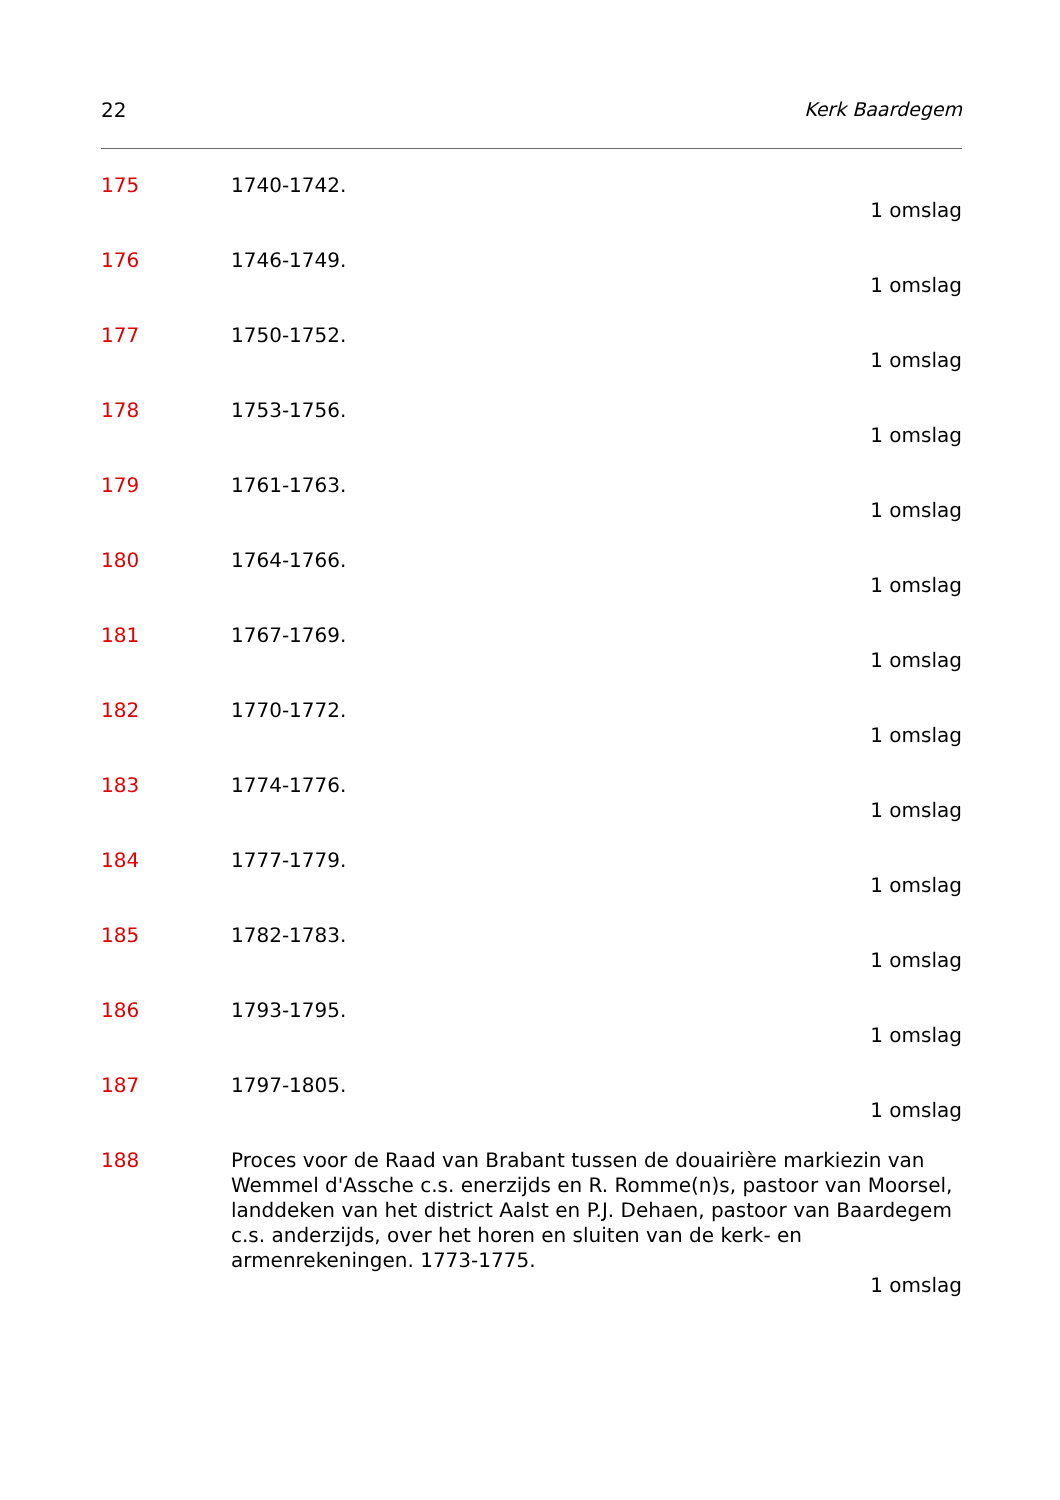22 Kerk Baardegem
175 1740-1742.
1 omslag
176 1746-1749.
1 omslag
177 1750-1752.
1 omslag
178 1753-1756.
1 omslag
179 1761-1763.
1 omslag
180 1764-1766.
1 omslag
181 1767-1769.
1 omslag
182 1770-1772.
1 omslag
183 1774-1776.
1 omslag
184 1777-1779.
1 omslag
185 1782-1783.
1 omslag
186 1793-1795.
1 omslag
187 1797-1805.
1 omslag
188 Proces voor de Raad van Brabant tussen de douairière markiezin van Wemmel d'Assche c.s. enerzijds en R. Romme(n)s, pastoor van Moorsel, landdeken van het district Aalst en P.J. Dehaen, pastoor van Baardegem c.s. anderzijds, over het horen en sluiten van de kerk- en armenrekeningen. 1773-1775.
1 omslag